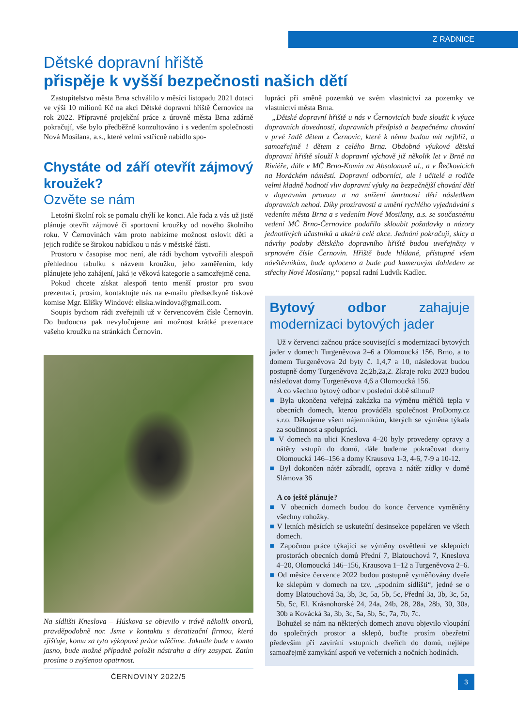Z RADNICE
Dětské dopravní hřiště
přispěje k vyšší bezpečnosti našich dětí
Zastupitelstvo města Brna schválilo v měsíci listopadu 2021 dotaci ve výši 10 milionů Kč na akci Dětské dopravní hřiště Černovice na rok 2022. Přípravné projekční práce z úrovně města Brna zdárně pokračují, vše bylo předběžně konzultováno i s vedením společnosti Nová Mosilana, a.s., které velmi vstřícně nabídlo spo-
Chystáte od září otevřít zájmový kroužek?
Ozvěte se nám
Letošní školní rok se pomalu chýlí ke konci. Ale řada z vás už jistě plánuje otevřít zájmové či sportovní kroužky od nového školního roku. V Černovinách vám proto nabízíme možnost oslovit děti a jejich rodiče se širokou nabídkou u nás v městské části.
Prostoru v časopise moc není, ale rádi bychom vytvořili alespoň přehlednou tabulku s názvem kroužku, jeho zaměřením, kdy plánujete jeho zahájení, jaká je věková kategorie a samozřejmě cena.
Pokud chcete získat alespoň tento menší prostor pro svou prezentaci, prosím, kontaktujte nás na e-mailu předsedkyně tiskové komise Mgr. Elišky Windové: eliska.windova@gmail.com.
Soupis bychom rádi zveřejnili už v červencovém čísle Černovin. Do budoucna pak nevylučujeme ani možnost krátké prezentace vašeho kroužku na stránkách Černovin.
Na sídlišti Kneslova – Húskova se objevilo v trávě několik otvorů, pravděpodobně nor. Jsme v kontaktu s deratizační firmou, která zjišťuje, komu za tyto výkopové práce vděčíme. Jakmile bude v tomto jasno, bude možné případně položit nástrahu a díry zasypat. Zatím prosíme o zvýšenou opatrnost.
ČERNOVINY 2022/5
lupráci při směně pozemků ve svém vlastnictví za pozemky ve vlastnictví města Brna.
„Dětské dopravní hřiště u nás v Černovicích bude sloužit k výuce dopravních dovedností, dopravních předpisů a bezpečnému chování v prvé řadě dětem z Černovic, které k němu budou mít nejblíž, a samozřejmě i dětem z celého Brna. Obdobná výuková dětská dopravní hřiště slouží k dopravní výchově již několik let v Brně na Riviéře, dále v MČ Brno-Komín na Absolonově ul., a v Řečkovicích na Horáckém náměstí. Dopravní odborníci, ale i učitelé a rodiče velmi kladně hodnotí vliv dopravní výuky na bezpečnější chování dětí v dopravním provozu a na snížení úmrtnosti dětí následkem dopravních nehod. Díky prozíravosti a umění rychlého vyjednávání s vedením města Brna a s vedením Nové Mosilany, a.s. se současnému vedení MČ Brno-Černovice podařilo skloubit požadavky a názory jednotlivých účastníků a aktérů celé akce. Jednání pokračují, skicy a návrhy podoby dětského dopravního hřiště budou uveřejněny v srpnovém čísle Černovin. Hřiště bude hlídané, přístupné všem návštěvníkům, bude oploceno a bude pod kamerovým dohledem ze střechy Nové Mosilany,“ popsal radní Ludvík Kadlec.
Bytový odbor zahajuje modernizaci bytových jader
Už v červenci začnou práce související s modernizací bytových jader v domech Turgeněvova 2–6 a Olomoucká 156, Brno, a to domem Turgeněvova 2d byty č. 1,4,7 a 10, následovat budou postupně domy Turgeněvova 2c,2b,2a,2. Zkraje roku 2023 budou následovat domy Turgeněvova 4,6 a Olomoucká 156.
A co všechno bytový odbor v poslední době stihnul?
Byla ukončena veřejná zakázka na výměnu měřičů tepla v obecních domech, kterou prováděla společnost ProDomy.cz s.r.o. Děkujeme všem nájemníkům, kterých se výměna týkala za součinnost a spolupráci.
V domech na ulici Kneslova 4–20 byly provedeny opravy a nátěry vstupů do domů, dále budeme pokračovat domy Olomoucká 146–156 a domy Krausova 1-3, 4-6, 7-9 a 10-12.
Byl dokončen nátěr zábradlí, oprava a nátěr zídky v domě Slámova 36
A co ještě plánuje?
V obecních domech budou do konce července vyměněny všechny rohožky.
V letních měsících se uskuteční desinsekce popeláren ve všech domech.
Započnou práce týkající se výměny osvětlení ve sklepních prostorách obecních domů Přední 7, Blatouchová 7, Kneslova 4–20, Olomoucká 146–156, Krausova 1–12 a Turgeněvova 2–6.
Od měsíce července 2022 budou postupně vyměňovány dveře ke sklepům v domech na tzv. „spodním sídlišti“, jedné se o domy Blatouchová 3a, 3b, 3c, 5a, 5b, 5c, Přední 3a, 3b, 3c, 5a, 5b, 5c, El. Krásnohorské 24, 24a, 24b, 28, 28a, 28b, 30, 30a, 30b a Kovácká 3a, 3b, 3c, 5a, 5b, 5c, 7a, 7b, 7c.
Bohužel se nám na některých domech znovu objevilo vloupání do společných prostor a sklepů, buďte prosím obezřetní především při zavírání vstupních dveřích do domů, nejlépe samozřejmě zamykání aspoň ve večerních a nočních hodinách.
3